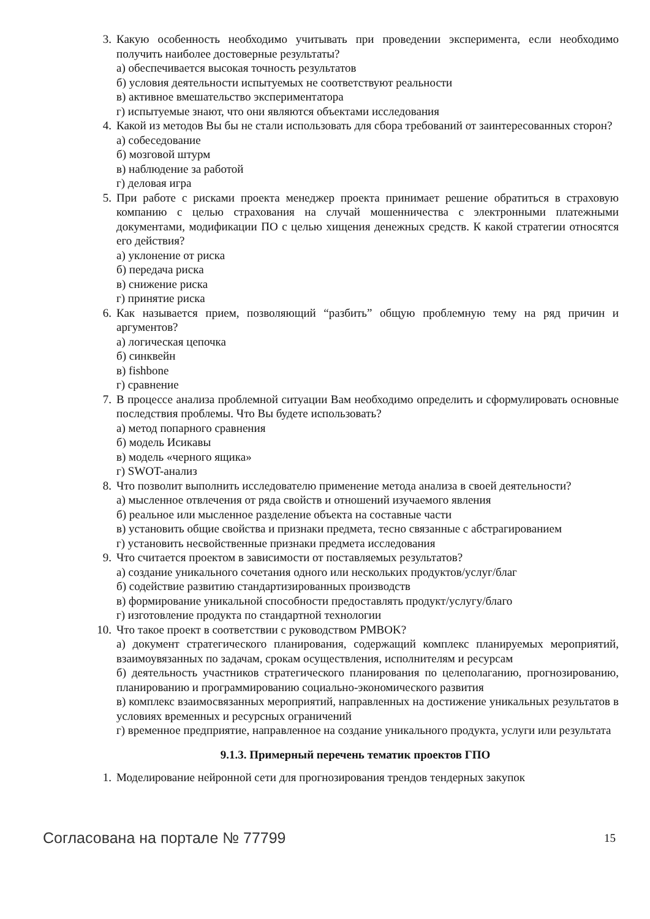3. Какую особенность необходимо учитывать при проведении эксперимента, если необходимо получить наиболее достоверные результаты?
а) обеспечивается высокая точность результатов
б) условия деятельности испытуемых не соответствуют реальности
в) активное вмешательство экспериментатора
г) испытуемые знают, что они являются объектами исследования
4. Какой из методов Вы бы не стали использовать для сбора требований от заинтересованных сторон?
а) собеседование
б) мозговой штурм
в) наблюдение за работой
г) деловая игра
5. При работе с рисками проекта менеджер проекта принимает решение обратиться в страховую компанию с целью страхования на случай мошенничества с электронными платежными документами, модификации ПО с целью хищения денежных средств. К какой стратегии относятся его действия?
а) уклонение от риска
б) передача риска
в) снижение риска
г) принятие риска
6. Как называется прием, позволяющий “разбить” общую проблемную тему на ряд причин и аргументов?
а) логическая цепочка
б) синквейн
в) fishbone
г) сравнение
7. В процессе анализа проблемной ситуации Вам необходимо определить и сформулировать основные последствия проблемы. Что Вы будете использовать?
а) метод попарного сравнения
б) модель Исикавы
в) модель «черного ящика»
г) SWOT-анализ
8. Что позволит выполнить исследователю применение метода анализа в своей деятельности?
а) мысленное отвлечения от ряда свойств и отношений изучаемого явления
б) реальное или мысленное разделение объекта на составные части
в) установить общие свойства и признаки предмета, тесно связанные с абстрагированием
г) установить несвойственные признаки предмета исследования
9. Что считается проектом в зависимости от поставляемых результатов?
а) создание уникального сочетания одного или нескольких продуктов/услуг/благ
б) содействие развитию стандартизированных производств
в) формирование уникальной способности предоставлять продукт/услугу/благо
г) изготовление продукта по стандартной технологии
10.
Что такое проект в соответствии с руководством PMBOK?
а) документ стратегического планирования, содержащий комплекс планируемых мероприятий, взаимоувязанных по задачам, срокам осуществления, исполнителям и ресурсам
б) деятельность участников стратегического планирования по целеполаганию, прогнозированию, планированию и программированию социально-экономического развития
в) комплекс взаимосвязанных мероприятий, направленных на достижение уникальных результатов в условиях временных и ресурсных ограничений
г) временное предприятие, направленное на создание уникального продукта, услуги или результата
9.1.3. Примерный перечень тематик проектов ГПО
1. Моделирование нейронной сети для прогнозирования трендов тендерных закупок
Согласована на портале № 77799 15